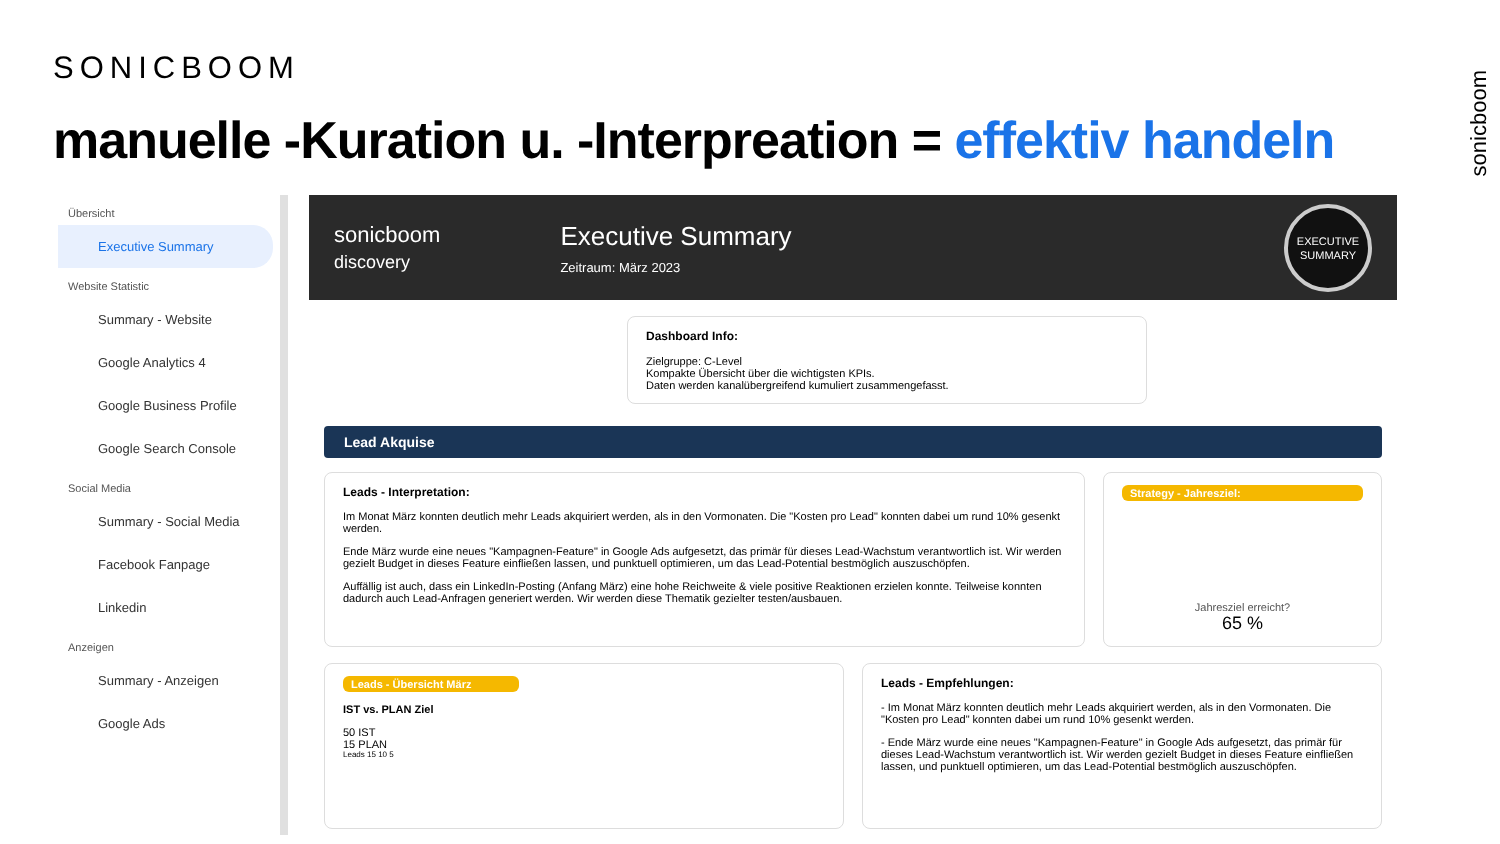SONICBOOM
manuelle -Kuration u. -Interpreation = effektiv handeln
sonicboom
Übersicht
Executive Summary
Website Statistic
Summary - Website
Google Analytics 4
Google Business Profile
Google Search Console
Social Media
Summary - Social Media
Facebook Fanpage
Linkedin
Anzeigen
Summary - Anzeigen
Google Ads
sonicboom
discovery
Executive Summary
Zeitraum: März 2023
EXECUTIVE
SUMMARY
Dashboard Info:
Zielgruppe: C-Level
Kompakte Übersicht über die wichtigsten KPIs.
Daten werden kanalübergreifend kumuliert zusammengefasst.
Lead Akquise
Leads - Interpretation:
Im Monat März konnten deutlich mehr Leads akquiriert werden, als in den Vormonaten. Die "Kosten pro Lead" konnten dabei um rund 10% gesenkt werden.
Ende März wurde eine neues "Kampagnen-Feature" in Google Ads aufgesetzt, das primär für dieses Lead-Wachstum verantwortlich ist. Wir werden gezielt Budget in dieses Feature einfließen lassen, und punktuell optimieren, um das Lead-Potential bestmöglich auszuschöpfen.
Auffällig ist auch, dass ein LinkedIn-Posting (Anfang März) eine hohe Reichweite & viele positive Reaktionen erzielen konnte. Teilweise konnten dadurch auch Lead-Anfragen generiert werden. Wir werden diese Thematik gezielter testen/ausbauen.
Strategy - Jahresziel:
Jahresziel erreicht?
65 %
Leads - Übersicht März
IST vs. PLAN Ziel
50 IST
15 PLAN
Leads 15 10 5
Leads - Empfehlungen:
- Im Monat März konnten deutlich mehr Leads akquiriert werden, als in den Vormonaten. Die "Kosten pro Lead" konnten dabei um rund 10% gesenkt werden.
- Ende März wurde eine neues "Kampagnen-Feature" in Google Ads aufgesetzt, das primär für dieses Lead-Wachstum verantwortlich ist. Wir werden gezielt Budget in dieses Feature einfließen lassen, und punktuell optimieren, um das Lead-Potential bestmöglich auszuschöpfen.